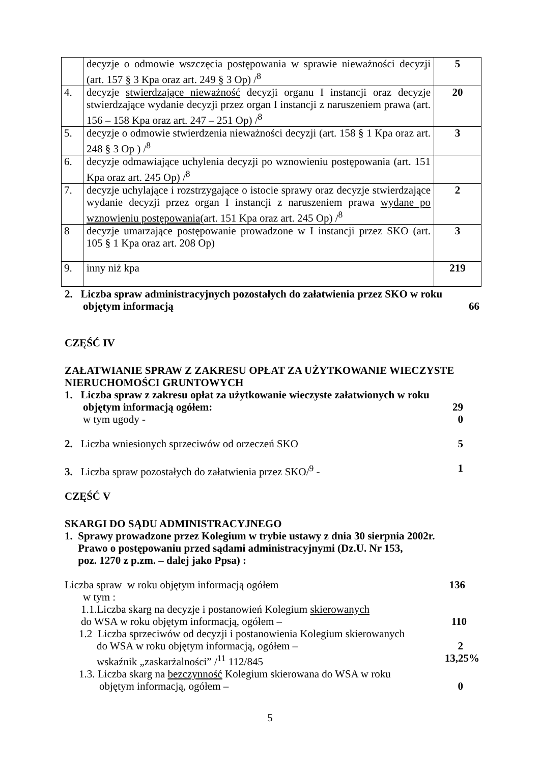| | decyzje o odmowie wszczęcia postępowania w sprawie nieważności decyzji (art. 157 § 3 Kpa oraz art. 249 § 3 Op) /<sup>8</sup> | 5 |
| 4. | decyzje stwierdzające nieważność decyzji organu I instancji oraz decyzje stwierdzające wydanie decyzji przez organ I instancji z naruszeniem prawa (art. 156 – 158 Kpa oraz art. 247 – 251 Op) /<sup>8</sup> | 20 |
| 5. | decyzje o odmowie stwierdzenia nieważności decyzji (art. 158 § 1 Kpa oraz art. 248 § 3 Op ) /<sup>8</sup> | 3 |
| 6. | decyzje odmawiające uchylenia decyzji po wznowieniu postępowania (art. 151 Kpa oraz art. 245 Op) /<sup>8</sup> | |
| 7. | decyzje uchylające i rozstrzygające o istocie sprawy oraz decyzje stwierdzające wydanie decyzji przez organ I instancji z naruszeniem prawa wydane po wznowieniu postępowania (art. 151 Kpa oraz art. 245 Op) /<sup>8</sup> | 2 |
| 8 | decyzje umarzające postępowanie prowadzone w I instancji przez SKO (art. 105 § 1 Kpa oraz art. 208 Op) | 3 |
| 9. | inny niż kpa | 219 |
2. Liczba spraw administracyjnych pozostałych do załatwienia przez SKO w roku
objętym informacją 66
CZĘŚĆ IV
ZAŁATWIANIE SPRAW Z ZAKRESU OPŁAT ZA UŻYTKOWANIE WIECZYSTE NIERUCHOMOŚCI GRUNTOWYCH
1. Liczba spraw z zakresu opłat za użytkowanie wieczyste załatwionych w roku
objętym informacją ogółem: 29
w tym ugody - 0
2. Liczba wniesionych sprzeciwów od orzeczeń SKO 5
3. Liczba spraw pozostałych do załatwienia przez SKO/<sup>9</sup> - 1
CZĘŚĆ V
SKARGI DO SĄDU ADMINISTRACYJNEGO
1. Sprawy prowadzone przez Kolegium w trybie ustawy z dnia 30 sierpnia 2002r.
Prawo o postępowaniu przed sądami administracyjnymi (Dz.U. Nr 153,
poz. 1270 z p.zm. – dalej jako Ppsa) :
Liczba spraw w roku objętym informacją ogółem 136
w tym :
1.1.Liczba skarg na decyzje i postanowień Kolegium skierowanych
do WSA w roku objętym informacją, ogółem – 110
1.2 Liczba sprzeciwów od decyzji i postanowienia Kolegium skierowanych
do WSA w roku objętym informacją, ogółem – 2
wskaźnik „zaskarżalności” /<sup>11</sup> 112/845 13,25%
1.3. Liczba skarg na bezczynność Kolegium skierowana do WSA w roku
objętym informacją, ogółem – 0
5